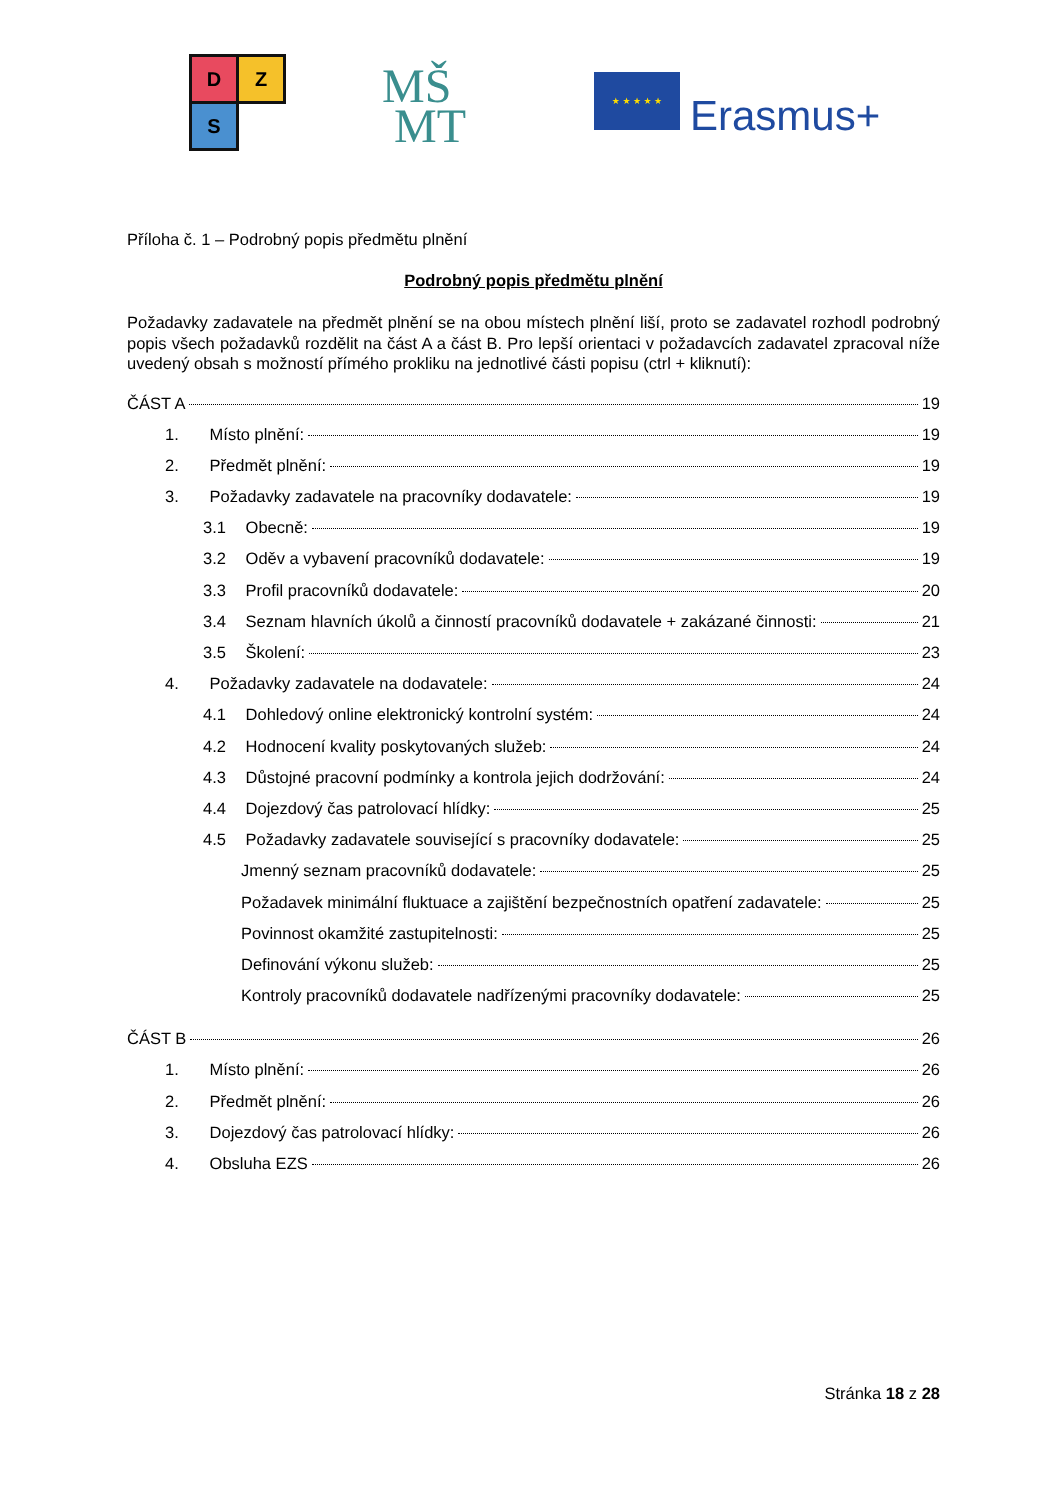D Z
S
MŠ
MT
★ ★ ★ ★ ★
Erasmus+
Příloha č. 1 – Podrobný popis předmětu plnění
Podrobný popis předmětu plnění
Požadavky zadavatele na předmět plnění se na obou místech plnění liší, proto se zadavatel rozhodl podrobný popis všech požadavků rozdělit na část A a část B. Pro lepší orientaci v požadavcích zadavatel zpracoval níže uvedený obsah s možností přímého prokliku na jednotlivé části popisu (ctrl + kliknutí):
ČÁST A 19
1. Místo plnění: 19
2. Předmět plnění: 19
3. Požadavky zadavatele na pracovníky dodavatele: 19
3.1 Obecně: 19
3.2 Oděv a vybavení pracovníků dodavatele: 19
3.3 Profil pracovníků dodavatele: 20
3.4 Seznam hlavních úkolů a činností pracovníků dodavatele + zakázané činnosti: 21
3.5 Školení: 23
4. Požadavky zadavatele na dodavatele: 24
4.1 Dohledový online elektronický kontrolní systém: 24
4.2 Hodnocení kvality poskytovaných služeb: 24
4.3 Důstojné pracovní podmínky a kontrola jejich dodržování: 24
4.4 Dojezdový čas patrolovací hlídky: 25
4.5 Požadavky zadavatele související s pracovníky dodavatele: 25
Jmenný seznam pracovníků dodavatele: 25
Požadavek minimální fluktuace a zajištění bezpečnostních opatření zadavatele: 25
Povinnost okamžité zastupitelnosti: 25
Definování výkonu služeb: 25
Kontroly pracovníků dodavatele nadřízenými pracovníky dodavatele: 25
ČÁST B 26
1. Místo plnění: 26
2. Předmět plnění: 26
3. Dojezdový čas patrolovací hlídky: 26
4. Obsluha EZS 26
Stránka 18 z 28